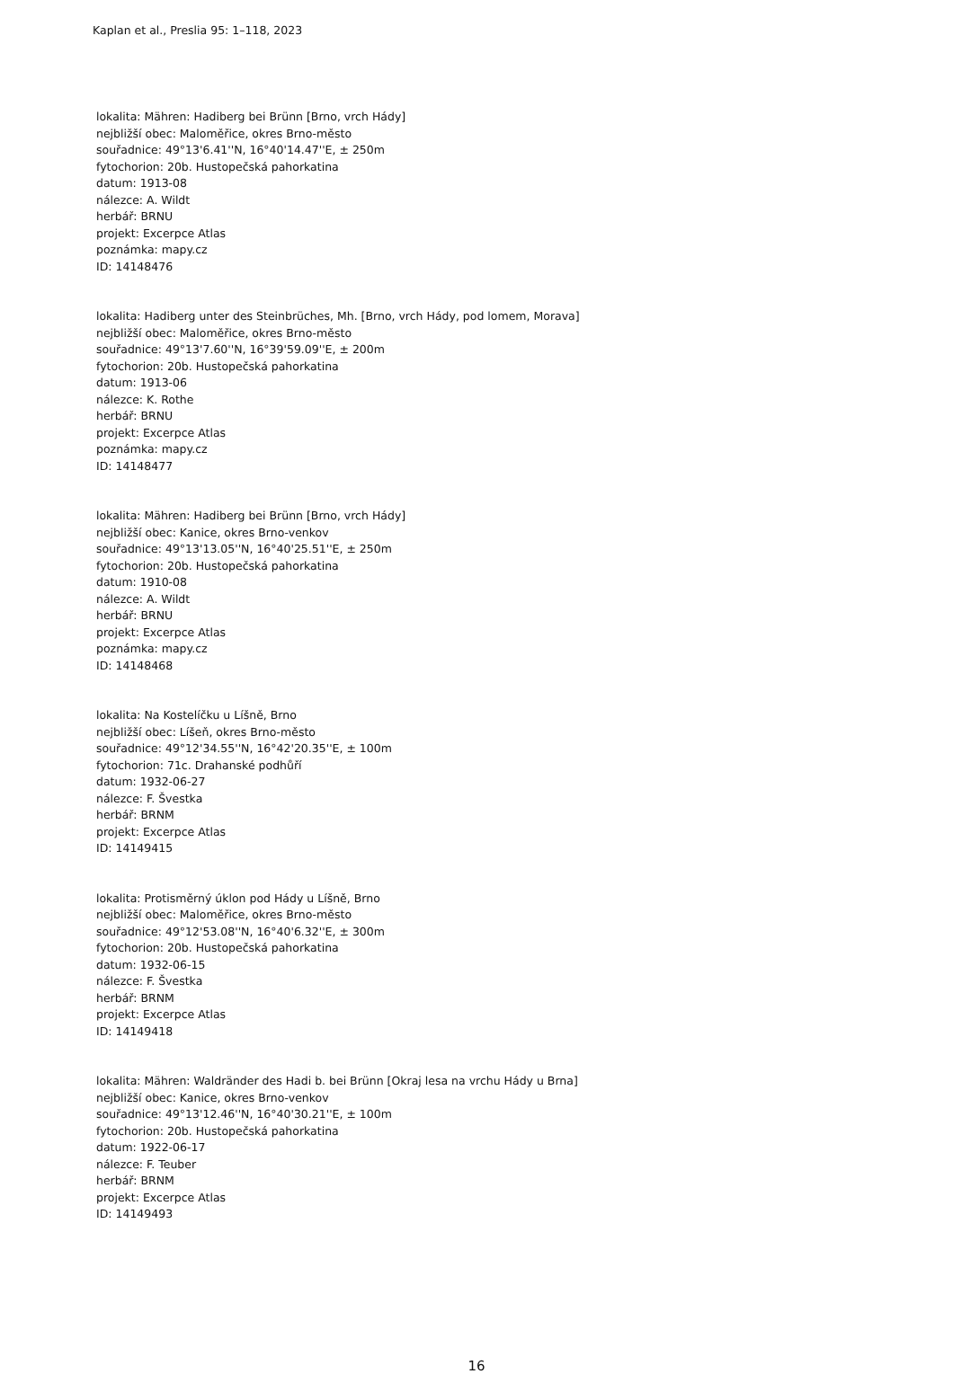Kaplan et al., Preslia 95: 1–118, 2023
lokalita: Mähren: Hadiberg bei Brünn [Brno, vrch Hády]
nejbližší obec: Maloměřice, okres Brno-město
souřadnice: 49°13'6.41''N, 16°40'14.47''E, ± 250m
fytochorion: 20b. Hustopečská pahorkatina
datum: 1913-08
nálezce: A. Wildt
herbář: BRNU
projekt: Excerpce Atlas
poznámka: mapy.cz
ID: 14148476
lokalita: Hadiberg unter des Steinbrüches, Mh. [Brno, vrch Hády, pod lomem, Morava]
nejbližší obec: Maloměřice, okres Brno-město
souřadnice: 49°13'7.60''N, 16°39'59.09''E, ± 200m
fytochorion: 20b. Hustopečská pahorkatina
datum: 1913-06
nálezce: K. Rothe
herbář: BRNU
projekt: Excerpce Atlas
poznámka: mapy.cz
ID: 14148477
lokalita: Mähren: Hadiberg bei Brünn [Brno, vrch Hády]
nejbližší obec: Kanice, okres Brno-venkov
souřadnice: 49°13'13.05''N, 16°40'25.51''E, ± 250m
fytochorion: 20b. Hustopečská pahorkatina
datum: 1910-08
nálezce: A. Wildt
herbář: BRNU
projekt: Excerpce Atlas
poznámka: mapy.cz
ID: 14148468
lokalita: Na Kostelíčku u Líšně, Brno
nejbližší obec: Líšeň, okres Brno-město
souřadnice: 49°12'34.55''N, 16°42'20.35''E, ± 100m
fytochorion: 71c. Drahanské podhůří
datum: 1932-06-27
nálezce: F. Švestka
herbář: BRNM
projekt: Excerpce Atlas
ID: 14149415
lokalita: Protisměrný úklon pod Hády u Líšně, Brno
nejbližší obec: Maloměřice, okres Brno-město
souřadnice: 49°12'53.08''N, 16°40'6.32''E, ± 300m
fytochorion: 20b. Hustopečská pahorkatina
datum: 1932-06-15
nálezce: F. Švestka
herbář: BRNM
projekt: Excerpce Atlas
ID: 14149418
lokalita: Mähren: Waldränder des Hadi b. bei Brünn [Okraj lesa na vrchu Hády u Brna]
nejbližší obec: Kanice, okres Brno-venkov
souřadnice: 49°13'12.46''N, 16°40'30.21''E, ± 100m
fytochorion: 20b. Hustopečská pahorkatina
datum: 1922-06-17
nálezce: F. Teuber
herbář: BRNM
projekt: Excerpce Atlas
ID: 14149493
16